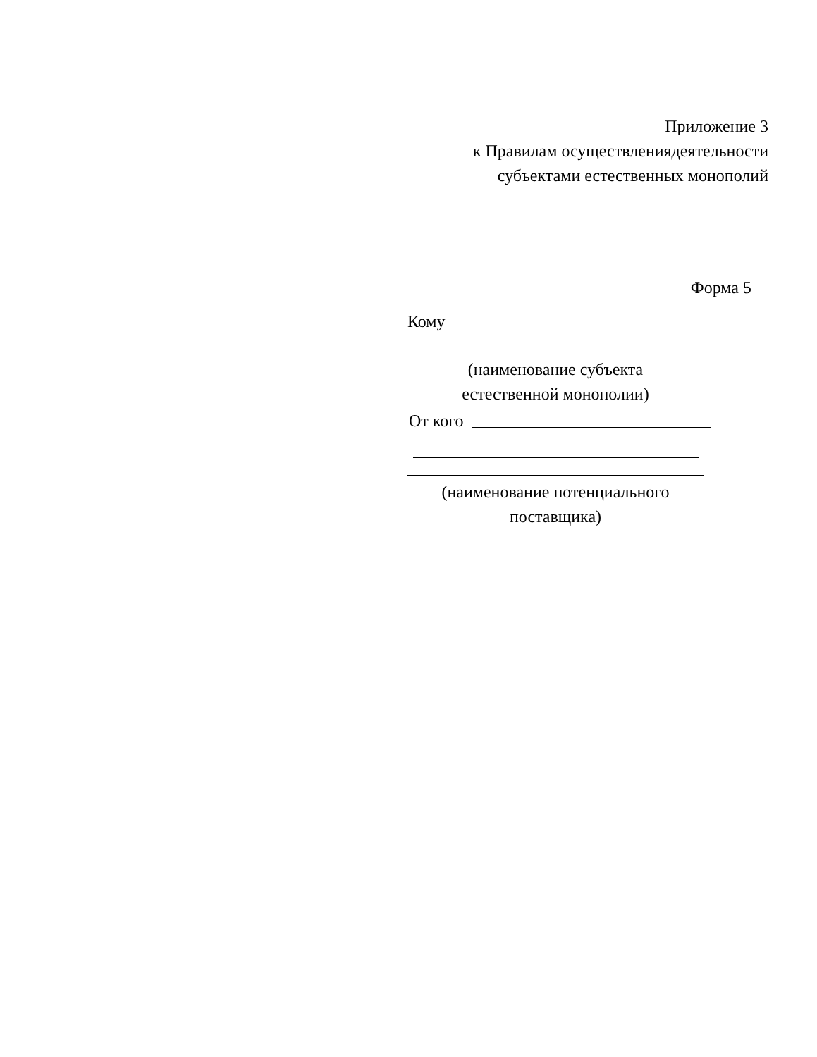Приложение 3
к Правилам осуществлениядеятельности
субъектами естественных монополий
Форма 5
Кому
(наименование субъекта
естественной монополии)
От кого
(наименование потенциального
поставщика)